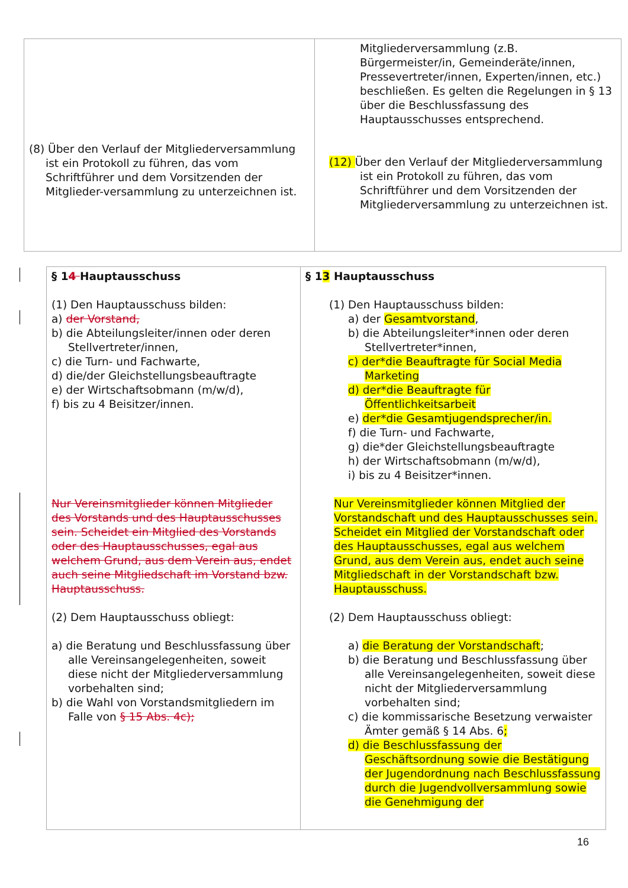| (8) Über den Verlauf der Mitgliederversammlung ist ein Protokoll zu führen, das vom Schriftführer und dem Vorsitzenden der Mitglieder-versammlung zu unterzeichnen ist. | Mitgliederversammlung (z.B. Bürgermeister/in, Gemeinderäte/innen, Pressevertreter/innen, Experten/innen, etc.) beschließen. Es gelten die Regelungen in § 13 über die Beschlussfassung des Hauptausschusses entsprechend. (12) Über den Verlauf der Mitgliederversammlung ist ein Protokoll zu führen, das vom Schriftführer und dem Vorsitzenden der Mitgliederversammlung zu unterzeichnen ist. |
| § 1 4 Hauptausschuss (1) Den Hauptausschuss bilden: a) der Vorstand, b) die Abteilungsleiter/innen oder deren Stellvertreter/innen, c) die Turn- und Fachwarte, d) die/der Gleichstellungsbeauftragte e) der Wirtschaftsobmann (m/w/d), f) bis zu 4 Beisitzer/innen. Nur Vereinsmitglieder können Mitglieder des Vorstands und des Hauptausschusses sein. Scheidet ein Mitglied des Vorstands oder des Hauptausschusses, egal aus welchem Grund, aus dem Verein aus, endet auch seine Mitgliedschaft im Vorstand bzw. Hauptausschuss. (2) Dem Hauptausschuss obliegt: a) die Beratung und Beschlussfassung über alle Vereinsangelegenheiten, soweit diese nicht der Mitgliederversammlung vorbehalten sind; b) die Wahl von Vorstandsmitgliedern im Falle von § 15 Abs. 4c); | § 1 3 Hauptausschuss (1) Den Hauptausschuss bilden: a) der Gesamtvorstand , b) die Abteilungsleiter*innen oder deren Stellvertreter*innen, c) der*die Beauftragte für Social Media Marketing d) der*die Beauftragte für Öffentlichkeitsarbeit e) der*die Gesamtjugendsprecher/in. f) die Turn- und Fachwarte, g) die*der Gleichstellungsbeauftragte h) der Wirtschaftsobmann (m/w/d), i) bis zu 4 Beisitzer*innen. Nur Vereinsmitglieder können Mitglied der Vorstandschaft und des Hauptausschusses sein. Scheidet ein Mitglied der Vorstandschaft oder des Hauptausschusses, egal aus welchem Grund, aus dem Verein aus, endet auch seine Mitgliedschaft in der Vorstandschaft bzw. Hauptausschuss. (2) Dem Hauptausschuss obliegt: a) die Beratung der Vorstandschaft ; b) die Beratung und Beschlussfassung über alle Vereinsangelegenheiten, soweit diese nicht der Mitgliederversammlung vorbehalten sind; c) die kommissarische Besetzung verwaister Ämter gemäß § 14 Abs. 6 ; d) die Beschlussfassung der Geschäftsordnung sowie die Bestätigung der Jugendordnung nach Beschlussfassung durch die Jugendvollversammlung sowie die Genehmigung der |
16